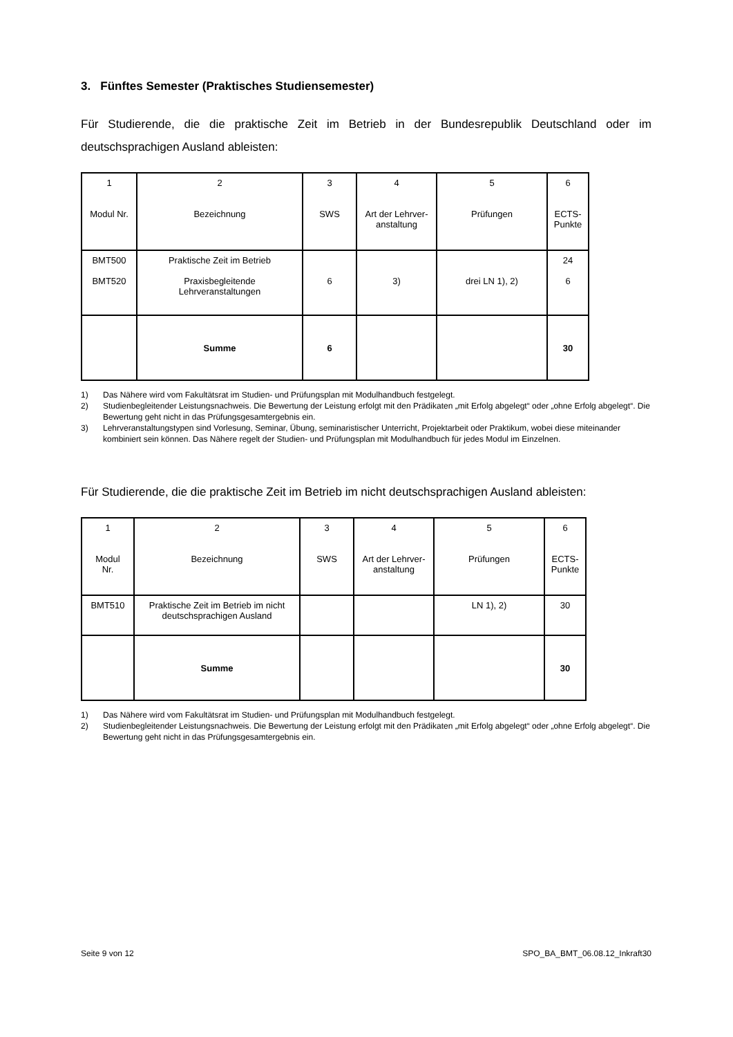3. Fünftes Semester (Praktisches Studiensemester)
Für Studierende, die die praktische Zeit im Betrieb in der Bundesrepublik Deutschland oder im deutschsprachigen Ausland ableisten:
| 1 Modul Nr. | 2 Bezeichnung | 3 SWS | 4 Art der Lehrver- anstaltung | 5 Prüfungen | 6 ECTS- Punkte |
| BMT500 BMT520 | Praktische Zeit im Betrieb Praxisbegleitende Lehrveranstaltungen | 6 | 3) | drei LN 1), 2) | 24 6 |
| | Summe | 6 | | | 30 |
1) Das Nähere wird vom Fakultätsrat im Studien- und Prüfungsplan mit Modulhandbuch festgelegt.
2) Studienbegleitender Leistungsnachweis. Die Bewertung der Leistung erfolgt mit den Prädikaten „mit Erfolg abgelegt“ oder „ohne Erfolg abgelegt“. Die Bewertung geht nicht in das Prüfungsgesamtergebnis ein.
3) Lehrveranstaltungstypen sind Vorlesung, Seminar, Übung, seminaristischer Unterricht, Projektarbeit oder Praktikum, wobei diese miteinander kombiniert sein können. Das Nähere regelt der Studien- und Prüfungsplan mit Modulhandbuch für jedes Modul im Einzelnen.
Für Studierende, die die praktische Zeit im Betrieb im nicht deutschsprachigen Ausland ableisten:
| 1 Modul Nr. | 2 Bezeichnung | 3 SWS | 4 Art der Lehrver- anstaltung | 5 Prüfungen | 6 ECTS- Punkte |
| BMT510 | Praktische Zeit im Betrieb im nicht deutschsprachigen Ausland | | | LN 1), 2) | 30 |
| | Summe | | | | 30 |
1) Das Nähere wird vom Fakultätsrat im Studien- und Prüfungsplan mit Modulhandbuch festgelegt.
2) Studienbegleitender Leistungsnachweis. Die Bewertung der Leistung erfolgt mit den Prädikaten „mit Erfolg abgelegt“ oder „ohne Erfolg abgelegt“. Die Bewertung geht nicht in das Prüfungsgesamtergebnis ein.
Seite 9 von 12 SPO_BA_BMT_06.08.12_Inkraft30